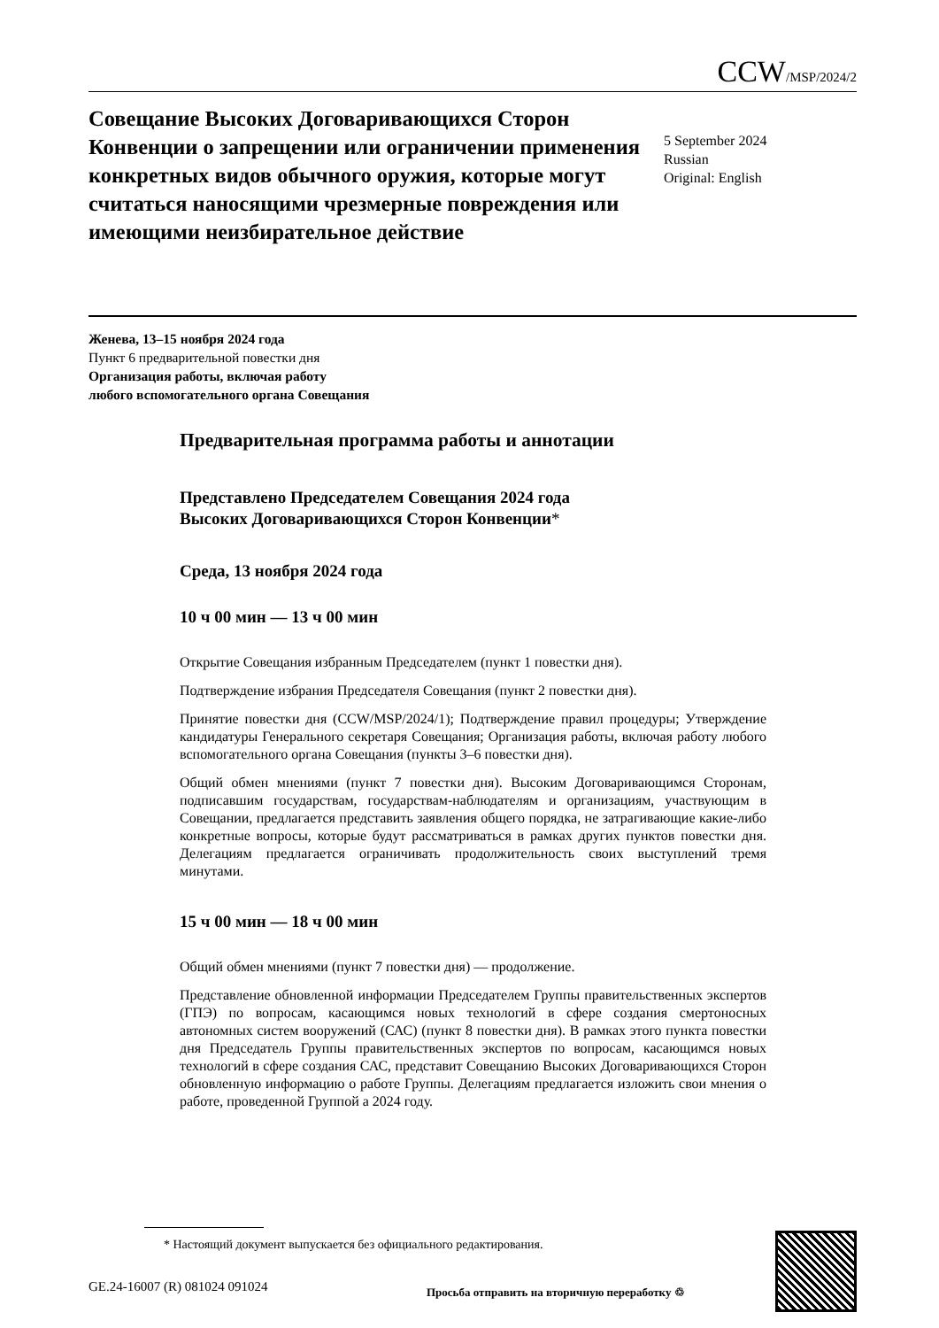CCW/MSP/2024/2
Совещание Высоких Договаривающихся Сторон Конвенции о запрещении или ограничении применения конкретных видов обычного оружия, которые могут считаться наносящими чрезмерные повреждения или имеющими неизбирательное действие
5 September 2024
Russian
Original: English
Женева, 13–15 ноября 2024 года
Пункт 6 предварительной повестки дня
Организация работы, включая работу
любого вспомогательного органа Совещания
Предварительная программа работы и аннотации
Представлено Председателем Совещания 2024 года
Высоких Договаривающихся Сторон Конвенции*
Среда, 13 ноября 2024 года
10 ч 00 мин — 13 ч 00 мин
Открытие Совещания избранным Председателем (пункт 1 повестки дня).
Подтверждение избрания Председателя Совещания (пункт 2 повестки дня).
Принятие повестки дня (CCW/MSP/2024/1); Подтверждение правил процедуры; Утверждение кандидатуры Генерального секретаря Совещания; Организация работы, включая работу любого вспомогательного органа Совещания (пункты 3–6 повестки дня).
Общий обмен мнениями (пункт 7 повестки дня). Высоким Договаривающимся Сторонам, подписавшим государствам, государствам-наблюдателям и организациям, участвующим в Совещании, предлагается представить заявления общего порядка, не затрагивающие какие-либо конкретные вопросы, которые будут рассматриваться в рамках других пунктов повестки дня. Делегациям предлагается ограничивать продолжительность своих выступлений тремя минутами.
15 ч 00 мин — 18 ч 00 мин
Общий обмен мнениями (пункт 7 повестки дня) — продолжение.
Представление обновленной информации Председателем Группы правительственных экспертов (ГПЭ) по вопросам, касающимся новых технологий в сфере создания смертоносных автономных систем вооружений (САС) (пункт 8 повестки дня). В рамках этого пункта повестки дня Председатель Группы правительственных экспертов по вопросам, касающимся новых технологий в сфере создания САС, представит Совещанию Высоких Договаривающихся Сторон обновленную информацию о работе Группы. Делегациям предлагается изложить свои мнения о работе, проведенной Группой а 2024 году.
* Настоящий документ выпускается без официального редактирования.
GE.24-16007 (R) 081024 091024
Просьба отправить на вторичную переработку ♲